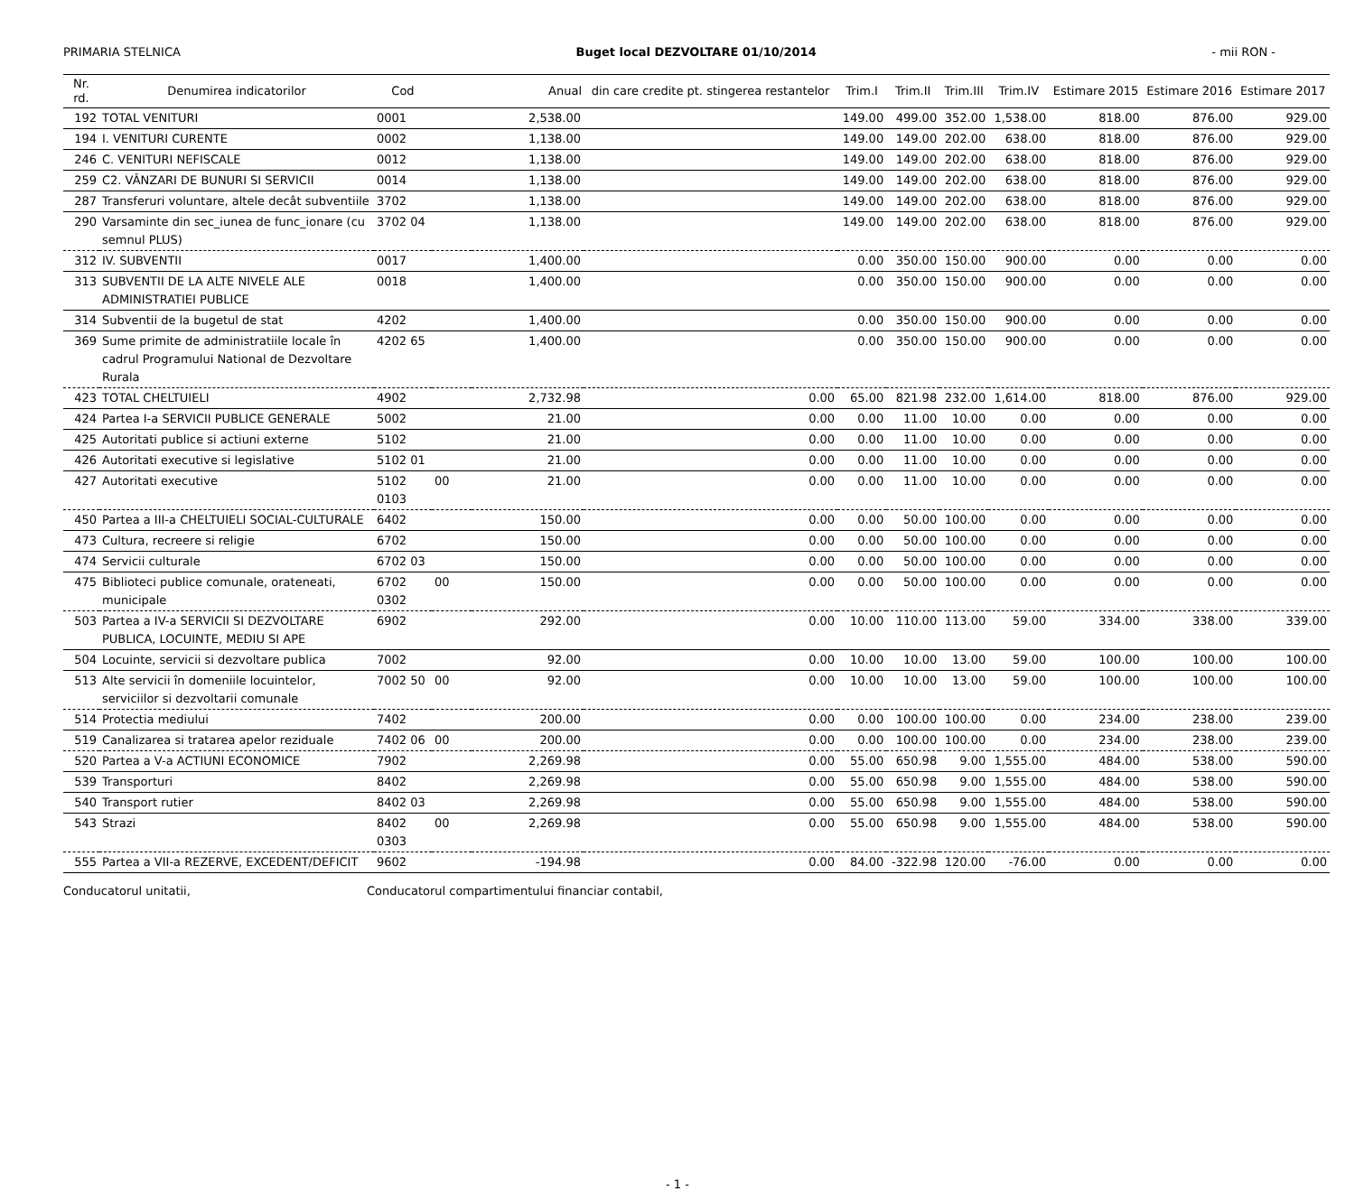PRIMARIA STELNICA Buget local DEZVOLTARE 01/10/2014 - mii RON -
| Nr. rd. | Denumirea indicatorilor | Cod | | Anual | din care credite pt. stingerea restantelor | Trim.I | Trim.II | Trim.III | Trim.IV | Estimare 2015 | Estimare 2016 | Estimare 2017 |
| --- | --- | --- | --- | --- | --- | --- | --- | --- | --- | --- | --- | --- |
| 192 | TOTAL VENITURI | 0001 | | 2,538.00 | | 149.00 | 499.00 | 352.00 | 1,538.00 | 818.00 | 876.00 | 929.00 |
| 194 | I. VENITURI CURENTE | 0002 | | 1,138.00 | | 149.00 | 149.00 | 202.00 | 638.00 | 818.00 | 876.00 | 929.00 |
| 246 | C. VENITURI NEFISCALE | 0012 | | 1,138.00 | | 149.00 | 149.00 | 202.00 | 638.00 | 818.00 | 876.00 | 929.00 |
| 259 | C2. VÂNZARI DE BUNURI SI SERVICII | 0014 | | 1,138.00 | | 149.00 | 149.00 | 202.00 | 638.00 | 818.00 | 876.00 | 929.00 |
| 287 | Transferuri voluntare, altele decât subventiile | 3702 | | 1,138.00 | | 149.00 | 149.00 | 202.00 | 638.00 | 818.00 | 876.00 | 929.00 |
| 290 | Varsaminte din sec_iunea de func_ionare (cu semnul PLUS) | 3702 04 | | 1,138.00 | | 149.00 | 149.00 | 202.00 | 638.00 | 818.00 | 876.00 | 929.00 |
| 312 | IV. SUBVENTII | 0017 | | 1,400.00 | | 0.00 | 350.00 | 150.00 | 900.00 | 0.00 | 0.00 | 0.00 |
| 313 | SUBVENTII DE LA ALTE NIVELE ALE ADMINISTRATIEI PUBLICE | 0018 | | 1,400.00 | | 0.00 | 350.00 | 150.00 | 900.00 | 0.00 | 0.00 | 0.00 |
| 314 | Subventii de la bugetul de stat | 4202 | | 1,400.00 | | 0.00 | 350.00 | 150.00 | 900.00 | 0.00 | 0.00 | 0.00 |
| 369 | Sume primite de administratiile locale în cadrul Programului National de Dezvoltare Rurala | 4202 65 | | 1,400.00 | | 0.00 | 350.00 | 150.00 | 900.00 | 0.00 | 0.00 | 0.00 |
| 423 | TOTAL CHELTUIELI | 4902 | | 2,732.98 | 0.00 | 65.00 | 821.98 | 232.00 | 1,614.00 | 818.00 | 876.00 | 929.00 |
| 424 | Partea I-a SERVICII PUBLICE GENERALE | 5002 | | 21.00 | 0.00 | 0.00 | 11.00 | 10.00 | 0.00 | 0.00 | 0.00 | 0.00 |
| 425 | Autoritati publice si actiuni externe | 5102 | | 21.00 | 0.00 | 0.00 | 11.00 | 10.00 | 0.00 | 0.00 | 0.00 | 0.00 |
| 426 | Autoritati executive si legislative | 5102 01 | | 21.00 | 0.00 | 0.00 | 11.00 | 10.00 | 0.00 | 0.00 | 0.00 | 0.00 |
| 427 | Autoritati executive | 5102 0103 | 00 | 21.00 | 0.00 | 0.00 | 11.00 | 10.00 | 0.00 | 0.00 | 0.00 | 0.00 |
| 450 | Partea a III-a CHELTUIELI SOCIAL-CULTURALE | 6402 | | 150.00 | 0.00 | 0.00 | 50.00 | 100.00 | 0.00 | 0.00 | 0.00 | 0.00 |
| 473 | Cultura, recreere si religie | 6702 | | 150.00 | 0.00 | 0.00 | 50.00 | 100.00 | 0.00 | 0.00 | 0.00 | 0.00 |
| 474 | Servicii culturale | 6702 03 | | 150.00 | 0.00 | 0.00 | 50.00 | 100.00 | 0.00 | 0.00 | 0.00 | 0.00 |
| 475 | Biblioteci publice comunale, orateneati, municipale | 6702 0302 | 00 | 150.00 | 0.00 | 0.00 | 50.00 | 100.00 | 0.00 | 0.00 | 0.00 | 0.00 |
| 503 | Partea a IV-a SERVICII SI DEZVOLTARE PUBLICA, LOCUINTE, MEDIU SI APE | 6902 | | 292.00 | 0.00 | 10.00 | 110.00 | 113.00 | 59.00 | 334.00 | 338.00 | 339.00 |
| 504 | Locuinte, servicii si dezvoltare publica | 7002 | | 92.00 | 0.00 | 10.00 | 10.00 | 13.00 | 59.00 | 100.00 | 100.00 | 100.00 |
| 513 | Alte servicii în domeniile locuintelor, serviciilor si dezvoltarii comunale | 7002 50 | 00 | 92.00 | 0.00 | 10.00 | 10.00 | 13.00 | 59.00 | 100.00 | 100.00 | 100.00 |
| 514 | Protectia mediului | 7402 | | 200.00 | 0.00 | 0.00 | 100.00 | 100.00 | 0.00 | 234.00 | 238.00 | 239.00 |
| 519 | Canalizarea si tratarea apelor reziduale | 7402 06 | 00 | 200.00 | 0.00 | 0.00 | 100.00 | 100.00 | 0.00 | 234.00 | 238.00 | 239.00 |
| 520 | Partea a V-a ACTIUNI ECONOMICE | 7902 | | 2,269.98 | 0.00 | 55.00 | 650.98 | 9.00 | 1,555.00 | 484.00 | 538.00 | 590.00 |
| 539 | Transporturi | 8402 | | 2,269.98 | 0.00 | 55.00 | 650.98 | 9.00 | 1,555.00 | 484.00 | 538.00 | 590.00 |
| 540 | Transport rutier | 8402 03 | | 2,269.98 | 0.00 | 55.00 | 650.98 | 9.00 | 1,555.00 | 484.00 | 538.00 | 590.00 |
| 543 | Strazi | 8402 0303 | 00 | 2,269.98 | 0.00 | 55.00 | 650.98 | 9.00 | 1,555.00 | 484.00 | 538.00 | 590.00 |
| 555 | Partea a VII-a REZERVE, EXCEDENT/DEFICIT | 9602 | | -194.98 | 0.00 | 84.00 | -322.98 | 120.00 | -76.00 | 0.00 | 0.00 | 0.00 |
Conducatorul unitatii, Conducatorul compartimentului financiar contabil,
- 1 -